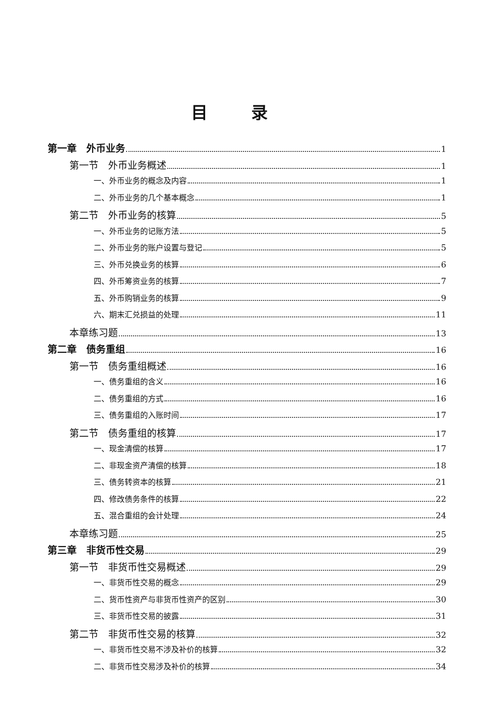目录
第一章　外币业务 1
第一节　外币业务概述 1
一、外币业务的概念及内容 1
二、外币业务的几个基本概念 1
第二节　外币业务的核算 5
一、外币业务的记账方法 5
二、外币业务的账户设置与登记 5
三、外币兑换业务的核算 6
四、外币筹资业务的核算 7
五、外币购销业务的核算 9
六、期末汇兑损益的处理 11
本章练习题 13
第二章　债务重组 16
第一节　债务重组概述 16
一、债务重组的含义 16
二、债务重组的方式 16
三、债务重组的入账时间 17
第二节　债务重组的核算 17
一、现金清偿的核算 17
二、非现金资产清偿的核算 18
三、债务转资本的核算 21
四、修改债务条件的核算 22
五、混合重组的会计处理 24
本章练习题 25
第三章　非货币性交易 29
第一节　非货币性交易概述 29
一、非货币性交易的概念 29
二、货币性资产与非货币性资产的区别 30
三、非货币性交易的披露 31
第二节　非货币性交易的核算 32
一、非货币性交易不涉及补价的核算 32
二、非货币性交易涉及补价的核算 34